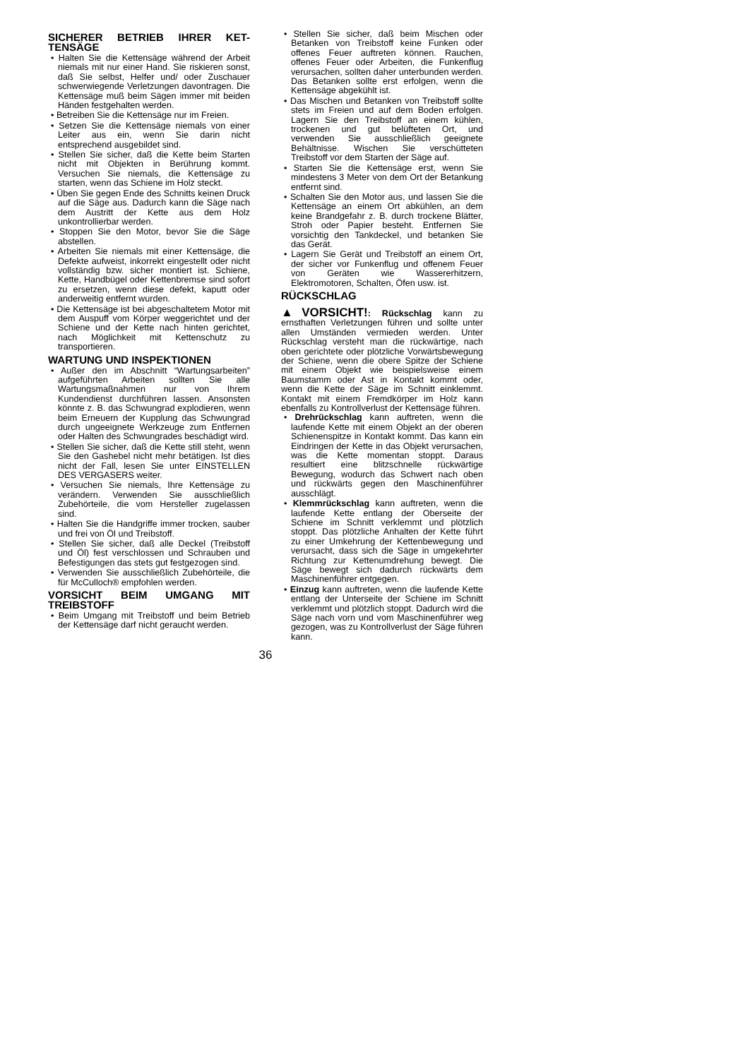SICHERER BETRIEB IHRER KET-TENSÄGE
• Halten Sie die Kettensäge während der Arbeit niemals mit nur einer Hand. Sie riskieren sonst, daß Sie selbst, Helfer und/ oder Zuschauer schwerwiegende Verletzungen davontragen. Die Kettensäge muß beim Sägen immer mit beiden Händen festgehalten werden.
• Betreiben Sie die Kettensäge nur im Freien.
• Setzen Sie die Kettensäge niemals von einer Leiter aus ein, wenn Sie darin nicht entsprechend ausgebildet sind.
• Stellen Sie sicher, daß die Kette beim Starten nicht mit Objekten in Berührung kommt. Versuchen Sie niemals, die Kettensäge zu starten, wenn das Schiene im Holz steckt.
• Üben Sie gegen Ende des Schnitts keinen Druck auf die Säge aus. Dadurch kann die Säge nach dem Austritt der Kette aus dem Holz unkontrollierbar werden.
• Stoppen Sie den Motor, bevor Sie die Säge abstellen.
• Arbeiten Sie niemals mit einer Kettensäge, die Defekte aufweist, inkorrekt eingestellt oder nicht vollständig bzw. sicher montiert ist. Schiene, Kette, Handbügel oder Kettenbremse sind sofort zu ersetzen, wenn diese defekt, kaputt oder anderweitig entfernt wurden.
• Die Kettensäge ist bei abgeschaltetem Motor mit dem Auspuff vom Körper weggerichtet und der Schiene und der Kette nach hinten gerichtet, nach Möglichkeit mit Kettenschutz zu transportieren.
WARTUNG UND INSPEKTIONEN
• Außer den im Abschnitt “Wartungsarbeiten” aufgeführten Arbeiten sollten Sie alle Wartungsmaßnahmen nur von Ihrem Kundendienst durchführen lassen. Ansonsten könnte z. B. das Schwungrad explodieren, wenn beim Erneuern der Kupplung das Schwungrad durch ungeeignete Werkzeuge zum Entfernen oder Halten des Schwungrades beschädigt wird.
• Stellen Sie sicher, daß die Kette still steht, wenn Sie den Gashebel nicht mehr betätigen. Ist dies nicht der Fall, lesen Sie unter EINSTELLEN DES VERGASERS weiter.
• Versuchen Sie niemals, Ihre Kettensäge zu verändern. Verwenden Sie ausschließlich Zubehörteile, die vom Hersteller zugelassen sind.
• Halten Sie die Handgriffe immer trocken, sauber und frei von Öl und Treibstoff.
• Stellen Sie sicher, daß alle Deckel (Treibstoff und Öl) fest verschlossen und Schrauben und Befestigungen das stets gut festgezogen sind.
• Verwenden Sie ausschließlich Zubehörteile, die für McCulloch® empfohlen werden.
VORSICHT BEIM UMGANG MIT TREIBSTOFF
• Beim Umgang mit Treibstoff und beim Betrieb der Kettensäge darf nicht geraucht werden.
• Stellen Sie sicher, daß beim Mischen oder Betanken von Treibstoff keine Funken oder offenes Feuer auftreten können. Rauchen, offenes Feuer oder Arbeiten, die Funkenflug verursachen, sollten daher unterbunden werden. Das Betanken sollte erst erfolgen, wenn die Kettensäge abgekühlt ist.
• Das Mischen und Betanken von Treibstoff sollte stets im Freien und auf dem Boden erfolgen. Lagern Sie den Treibstoff an einem kühlen, trockenen und gut belüfteten Ort, und verwenden Sie ausschließlich geeignete Behältnisse. Wischen Sie verschütteten Treibstoff vor dem Starten der Säge auf.
• Starten Sie die Kettensäge erst, wenn Sie mindestens 3 Meter von dem Ort der Betankung entfernt sind.
• Schalten Sie den Motor aus, und lassen Sie die Kettensäge an einem Ort abkühlen, an dem keine Brandgefahr z. B. durch trockene Blätter, Stroh oder Papier besteht. Entfernen Sie vorsichtig den Tankdeckel, und betanken Sie das Gerät.
• Lagern Sie Gerät und Treibstoff an einem Ort, der sicher vor Funkenflug und offenem Feuer von Geräten wie Wassererhitzern, Elektromotoren, Schalten, Öfen usw. ist.
RÜCKSCHLAG
▲VORSICHT!: Rückschlag kann zu ernsthaften Verletzungen führen und sollte unter allen Umständen vermieden werden. Unter Rückschlag versteht man die rückwärtige, nach oben gerichtete oder plötzliche Vorwärtsbewegung der Schiene, wenn die obere Spitze der Schiene mit einem Objekt wie beispielsweise einem Baumstamm oder Ast in Kontakt kommt oder, wenn die Kette der Säge im Schnitt einklemmt. Kontakt mit einem Fremdkörper im Holz kann ebenfalls zu Kontrollverlust der Kettensäge führen.
• Drehrückschlag kann auftreten, wenn die laufende Kette mit einem Objekt an der oberen Schienenspitze in Kontakt kommt. Das kann ein Eindringen der Kette in das Objekt verursachen, was die Kette momentan stoppt. Daraus resultiert eine blitzschnelle rückwärtige Bewegung, wodurch das Schwert nach oben und rückwärts gegen den Maschinenführer ausschlägt.
• Klemmrückschlag kann auftreten, wenn die laufende Kette entlang der Oberseite der Schiene im Schnitt verklemmt und plötzlich stoppt. Das plötzliche Anhalten der Kette führt zu einer Umkehrung der Kettenbewegung und verursacht, dass sich die Säge in umgekehrter Richtung zur Kettenumdrehung bewegt. Die Säge bewegt sich dadurch rückwärts dem Maschinenführer entgegen.
• Einzug kann auftreten, wenn die laufende Kette entlang der Unterseite der Schiene im Schnitt verklemmt und plötzlich stoppt. Dadurch wird die Säge nach vorn und vom Maschinenführer weg gezogen, was zu Kontrollverlust der Säge führen kann.
36